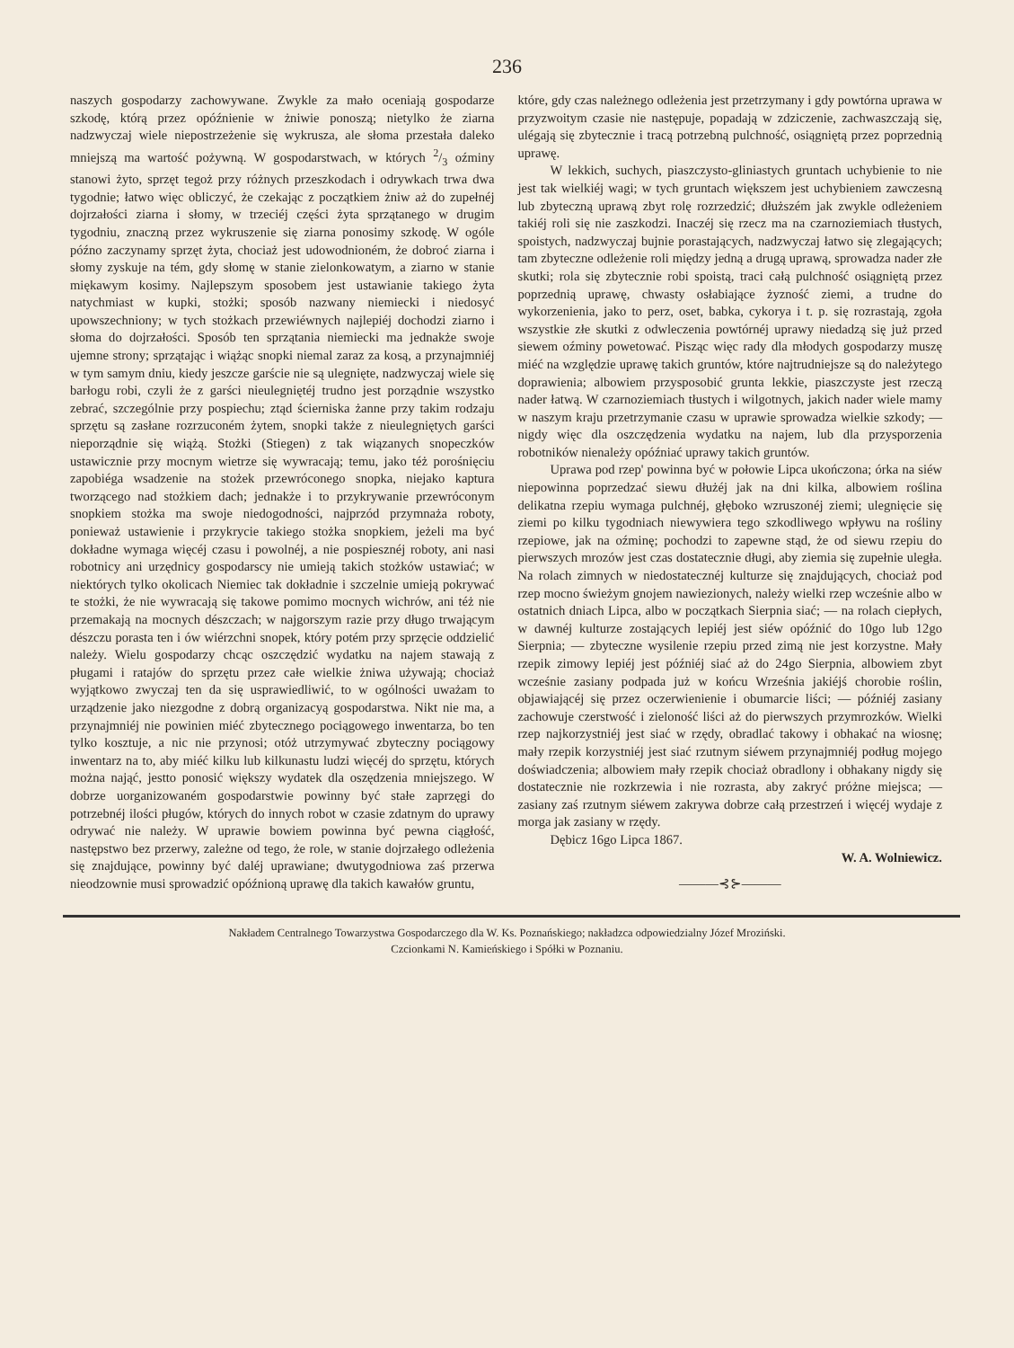236
naszych gospodarzy zachowywane. Zwykle za mało oceniają gospodarze szkodę, którą przez opóźnienie w żniwie ponoszą; nietylko że ziarna nadzwyczaj wiele niepostrzeżenie się wykrusza, ale słoma przestała daleko mniejszą ma wartość pożywną. W gospodarstwach, w których 2/3 oźminy stanowi żyto, sprzęt tegoż przy różnych przeszkodach i odrywkach trwa dwa tygodnie; łatwo więc obliczyć, że czekając z początkiem żniw aż do zupełnéj dojrzałości ziarna i słomy, w trzeciéj części żyta sprzątanego w drugim tygodniu, znaczną przez wykruszenie się ziarna ponosimy szkodę. W ogóle późno zaczynamy sprzęt żyta, chociaż jest udowodnioném, że dobroć ziarna i słomy zyskuje na tém, gdy słomę w stanie zielonkowatym, a ziarno w stanie miękawym kosimy. Najlepszym sposobem jest ustawianie takiego żyta natychmiast w kupki, stożki; sposób nazwany niemiecki i niedosyć upowszechniony; w tych stożkach przewiéwnych najlepiéj dochodzi ziarno i słoma do dojrzałości. Sposób ten sprzątania niemiecki ma jednakże swoje ujemne strony; sprzątając i wiążąc snopki niemal zaraz za kosą, a przynajmniéj w tym samym dniu, kiedy jeszcze garście nie są ulegnięte, nadzwyczaj wiele się barłogu robi, czyli że z garści nieulegniętéj trudno jest porządnie wszystko zebrać, szczególnie przy pospiechu; ztąd ścierniska żanne przy takim rodzaju sprzętu są zasłane rozrzuconém żytem, snopki także z nieulegniętych garści nieporządnie się wiążą. Stożki (Stiegen) z tak wiązanych snopeczków ustawicznie przy mocnym wietrze się wywracają; temu, jako téż porośnięciu zapobiéga wsadzenie na stożek przewróconego snopka, niejako kaptura tworzącego nad stożkiem dach; jednakże i to przykrywanie przewróconym snopkiem stożka ma swoje niedogodności, najprzód przymnaża roboty, ponieważ ustawienie i przykrycie takiego stożka snopkiem, jeżeli ma być dokładne wymaga więcéj czasu i powolnéj, a nie pospiesznéj roboty, ani nasi robotnicy ani urzędnicy gospodarscy nie umieją takich stożków ustawiać; w niektórych tylko okolicach Niemiec tak dokładnie i szczelnie umieją pokrywać te stożki, że nie wywracają się takowe pomimo mocnych wichrów, ani téż nie przemakają na mocnych dészczach; w najgorszym razie przy długo trwającym dészczu porasta ten i ów wiérzchni snopek, który potém przy sprzęcie oddzielić należy. Wielu gospodarzy chcąc oszczędzić wydatku na najem stawają z pługami i ratajów do sprzętu przez całe wielkie żniwa używają; chociaż wyjątkowo zwyczaj ten da się usprawiedliwić, to w ogólności uważam to urządzenie jako niezgodne z dobrą organizacyą gospodarstwa. Nikt nie ma, a przynajmniéj nie powinien miéć zbytecznego pociągowego inwentarza, bo ten tylko kosztuje, a nic nie przynosi; otóż utrzymywać zbyteczny pociągowy inwentarz na to, aby miéć kilku lub kilkunastu ludzi więcéj do sprzętu, których można nająć, jestto ponosić większy wydatek dla oszędzenia mniejszego. W dobrze uorganizowaném gospodarstwie powinny być stałe zaprzęgi do potrzebnéj ilości pługów, których do innych robot w czasie zdatnym do uprawy odrywać nie należy. W uprawie bowiem powinna być pewna ciągłość, następstwo bez przerwy, zależne od tego, że role, w stanie dojrzałego odleżenia się znajdujące, powinny być daléj uprawiane; dwutygodniowa zaś przerwa nieodzownie musi sprowadzić opóźnioną uprawę dla takich kawałów gruntu,
które, gdy czas należnego odleżenia jest przetrzymany i gdy powtórna uprawa w przyzwoitym czasie nie następuje, popadają w zdziczenie, zachwaszczają się, ulégają się zbytecznie i tracą potrzebną pulchność, osiągniętą przez poprzednią uprawę.
W lekkich, suchych, piaszczysto-gliniastych gruntach uchybienie to nie jest tak wielkiéj wagi; w tych gruntach większem jest uchybieniem zawczesną lub zbyteczną uprawą zbyt rolę rozrzedzić; dłuższém jak zwykle odleżeniem takiéj roli się nie zaszkodzi. Inaczéj się rzecz ma na czarnoziemiach tłustych, spoistych, nadzwyczaj bujnie porastających, nadzwyczaj łatwo się zlegających; tam zbyteczne odleżenie roli między jedną a drugą uprawą, sprowadza nader złe skutki; rola się zbytecznie robi spoistą, traci całą pulchność osiągniętą przez poprzednią uprawę, chwasty osłabiające żyzność ziemi, a trudne do wykorzenienia, jako to perz, oset, babka, cykorya i t. p. się rozrastają, zgoła wszystkie złe skutki z odwleczenia powtórnéj uprawy niedadzą się już przed siewem oźminy powetować. Pisząc więc rady dla młodych gospodarzy muszę miéć na względzie uprawę takich gruntów, które najtrudniejsze są do należytego doprawienia; albowiem przysposobić grunta lekkie, piaszczyste jest rzeczą nader łatwą. W czarnoziemiach tłustych i wilgotnych, jakich nader wiele mamy w naszym kraju przetrzymanie czasu w uprawie sprowadza wielkie szkody; — nigdy więc dla oszczędzenia wydatku na najem, lub dla przysporzenia robotników nienależy opóźniać uprawy takich gruntów.
Uprawa pod rzep' powinna być w połowie Lipca ukończona; órka na siéw niepowinna poprzedzać siewu dłużéj jak na dni kilka, albowiem roślina delikatna rzepiu wymaga pulchnéj, głęboko wzruszonéj ziemi; ulegnięcie się ziemi po kilku tygodniach niewywiera tego szkodliwego wpływu na rośliny rzepiowe, jak na oźminę; pochodzi to zapewne stąd, że od siewu rzepiu do pierwszych mrozów jest czas dostatecznie długi, aby ziemia się zupełnie uległa. Na rolach zimnych w niedostatecznéj kulturze się znajdujących, chociaż pod rzep mocno świeżym gnojem nawiezionych, należy wielki rzep wcześnie albo w ostatnich dniach Lipca, albo w początkach Sierpnia siać; — na rolach ciepłych, w dawnéj kulturze zostających lepiéj jest siéw opóźnić do 10go lub 12go Sierpnia; — zbyteczne wysilenie rzepiu przed zimą nie jest korzystne. Mały rzepik zimowy lepiéj jest późniéj siać aż do 24go Sierpnia, albowiem zbyt wcześnie zasiany podpada już w końcu Września jakiéjś chorobie roślin, objawiającéj się przez oczerwienienie i obumarcie liści; — późniéj zasiany zachowuje czerstwość i zieloność liści aż do pierwszych przymrozków. Wielki rzep najkorzystniéj jest siać w rzędy, obradlać takowy i obhakać na wiosnę; mały rzepik korzystniéj jest siać rzutnym siéwem przynajmniéj podług mojego doświadczenia; albowiem mały rzepik chociaż obradlony i obhakany nigdy się dostatecznie nie rozkrzewia i nie rozrasta, aby zakryć próżne miejsca; — zasiany zaś rzutnym siéwem zakrywa dobrze całą przestrzeń i więcéj wydaje z morga jak zasiany w rzędy.
Dębicz 16go Lipca 1867.
W. A. Wolniewicz.
———⊰⊱———
Nakładem Centralnego Towarzystwa Gospodarczego dla W. Ks. Poznańskiego; nakładzca odpowiedzialny Józef Mroziński.
Czcionkami N. Kamieńskiego i Spółki w Poznaniu.